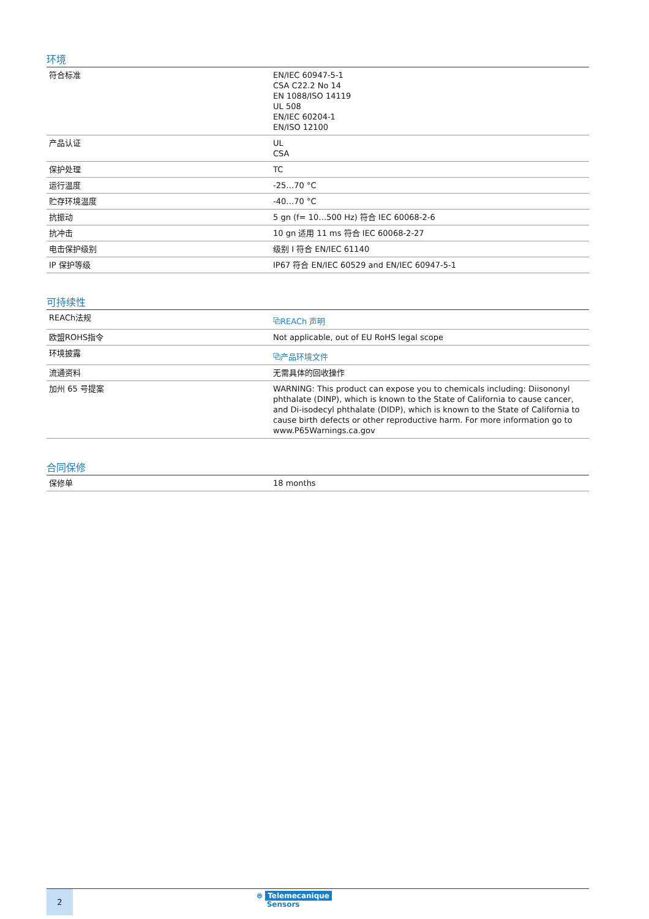环境
| 符合标准 | EN/IEC 60947-5-1 CSA C22.2 No 14 EN 1088/ISO 14119 UL 508 EN/IEC 60204-1 EN/ISO 12100 |
| 产品认证 | UL CSA |
| 保护处理 | TC |
| 运行温度 | -25…70 °C |
| 贮存环境温度 | -40…70 °C |
| 抗振动 | 5 gn (f= 10…500 Hz) 符合 IEC 60068-2-6 |
| 抗冲击 | 10 gn 适用 11 ms 符合 IEC 60068-2-27 |
| 电击保护级别 | 级别 I 符合 EN/IEC 61140 |
| IP 保护等级 | IP67 符合 EN/IEC 60529 and EN/IEC 60947-5-1 |
可持续性
| REACh法规 | ⧉REACh 声明 |
| 欧盟ROHS指令 | Not applicable, out of EU RoHS legal scope |
| 环境披露 | ⧉产品环境文件 |
| 流通资料 | 无需具体的回收操作 |
| 加州 65 号提案 | WARNING: This product can expose you to chemicals including: Diisononyl phthalate (DINP), which is known to the State of California to cause cancer, and Di-isodecyl phthalate (DIDP), which is known to the State of California to cause birth defects or other reproductive harm. For more information go to www.P65Warnings.ca.gov |
合同保修
| 保修单 | 18 months |
2
⊜ Telemecanique
Sensors